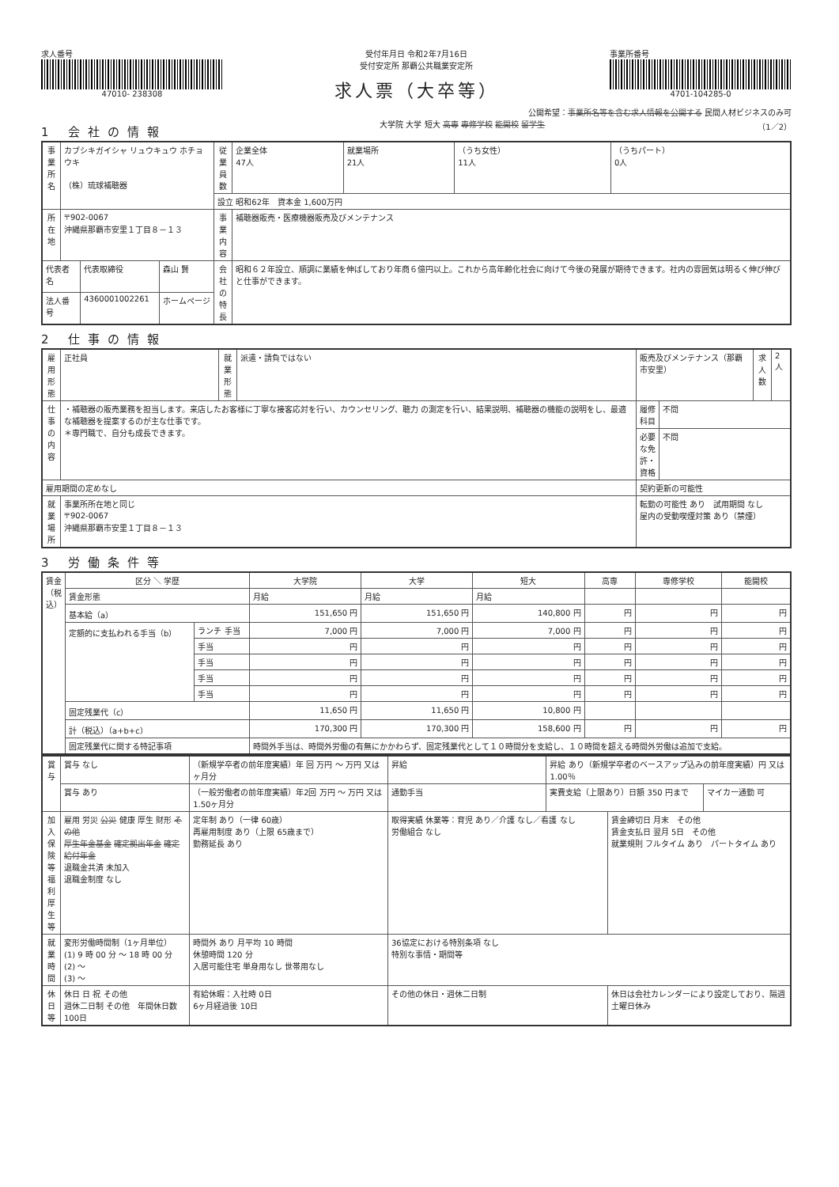求人番号
47010- 238308
受付年月日 令和2年7月16日
受付安定所 那覇公共職業安定所
求人票（大卒等）
事業所番号
4701-104285-0
公開希望：事業所名等を含む求人情報を公開する 民間人材ビジネスのみ可
1 会社の情報
大学院 大学 短大 高専 専修学校 能開校 留学生 （1／2）
| 事業所名 | カブシキガイシャ リュウキュウ ホチョウキ （株）琉球補聴器 | | | 従業員数 | 企業全体 47人 | 就業場所 21人 | （うち女性） 11人 | （うちパート） 0人 |
| | | | | 設立 昭和62年 資本金 1,600万円 | | | | |
| 所在地 | 〒902-0067 沖縄県那覇市安里１丁目８－１３ | | | 事業内容 | 補聴器販売・医療機器販売及びメンテナンス | | | |
| 代表者名 | | 代表取締役 | 森山 賢 | 会社の特長 | 昭和６２年設立、順調に業績を伸ばしており年商６億円以上。これから高年齢化社会に向けて今後の発展が期待できます。社内の雰囲気は明るく伸び伸びと仕事ができます。 | | | |
| 法人番号 | | 4360001002261 | ホームページ | | | | | |
2 仕事の情報
| 雇用形態 | 正社員 | 就業形態 | 派遣・請負ではない | 販売及びメンテナンス（那覇市安里） | | 求人数 | 2人 |
| 仕事の内容 | ・補聴器の販売業務を担当します。来店したお客様に丁寧な接客応対を行い、カウンセリング、聴力 の測定を行い、結果説明、補聴器の機能の説明をし、最適な補聴器を提案するのが主な仕事です。 ＊専門職で、自分も成長できます。 | | | 履修科目 | 不問 | | |
| | | | | 必要な免許・資格 | 不問 | | |
| 雇用期間の定めなし | | | | 契約更新の可能性 | | | |
| 就業場所 | 事業所所在地と同じ 〒902-0067 沖縄県那覇市安里１丁目８－１３ | | | 転勤の可能性 あり 試用期間 なし 屋内の受動喫煙対策 あり（禁煙） | | | |
3 労働条件等
| 賃金（税込） | 区分 ＼ 学歴 | | 大学院 | 大学 | 短大 | 高専 | 専修学校 | 能開校 |
| | 賃金形態 | | 月給 | 月給 | 月給 | | | |
| | 基本給（a） | | 151,650 円 | 151,650 円 | 140,800 円 | 円 | 円 | 円 |
| | 定額的に支払われる手当（b） | ランチ 手当 | 7,000 円 | 7,000 円 | 7,000 円 | 円 | 円 | 円 |
| | | 手当 | 円 | 円 | 円 | 円 | 円 | 円 |
| | | 手当 | 円 | 円 | 円 | 円 | 円 | 円 |
| | | 手当 | 円 | 円 | 円 | 円 | 円 | 円 |
| | | 手当 | 円 | 円 | 円 | 円 | 円 | 円 |
| | 固定残業代（c） | | 11,650 円 | 11,650 円 | 10,800 円 | | | |
| | 計（税込）（a+b+c） | | 170,300 円 | 170,300 円 | 158,600 円 | 円 | 円 | 円 |
| | 固定残業代に関する特記事項 | | 時間外手当は、時間外労働の有無にかかわらず、固定残業代として１０時間分を支給し、１０時間を超える時間外労働は追加で支給。 | | | | | |
| 賞与 | 賞与 なし | （新規学卒者の前年度実績）年 回 万円 ～ 万円 又は ヶ月分 | | 昇給 | 昇給 あり（新規学卒者のベースアップ込みの前年度実績）円 又は 1.00％ | | |
| | 賞与 あり | （一般労働者の前年度実績）年2回 万円 ～ 万円 又は 1.50ヶ月分 | | 通勤手当 | 実費支給（上限あり）日額 350 円まで | | マイカー通勤 可 |
| 加入保険等 福利厚生等 | 雇用 労災 公災 健康 厚生 財形 その他 厚生年金基金 確定拠出年金 確定給付年金 退職金共済 未加入 退職金制度 なし | | 定年制 あり（一律 60歳） 再雇用制度 あり（上限 65歳まで） 勤務延長 あり | 取得実績 休業等：育児 あり／介護 なし／看護 なし 労働組合 なし | | 賃金締切日 月末 その他 賃金支払日 翌月 5日 その他 就業規則 フルタイム あり パートタイム あり | |
| 就業時間 | 変形労働時間制（1ヶ月単位） (1) 9 時 00 分 ～ 18 時 00 分 (2) ～ (3) ～ | | 時間外 あり 月平均 10 時間 休憩時間 120 分 入居可能住宅 単身用なし 世帯用なし | 36協定における特別条項 なし 特別な事情・期間等 | | | |
| 休日等 | 休日 日 祝 その他 週休二日制 その他 年間休日数 100日 | | 有給休暇：入社時 0日 6ヶ月経過後 10日 | その他の休日・週休二日制 | | 休日は会社カレンダーにより設定しており、隔週土曜日休み | |